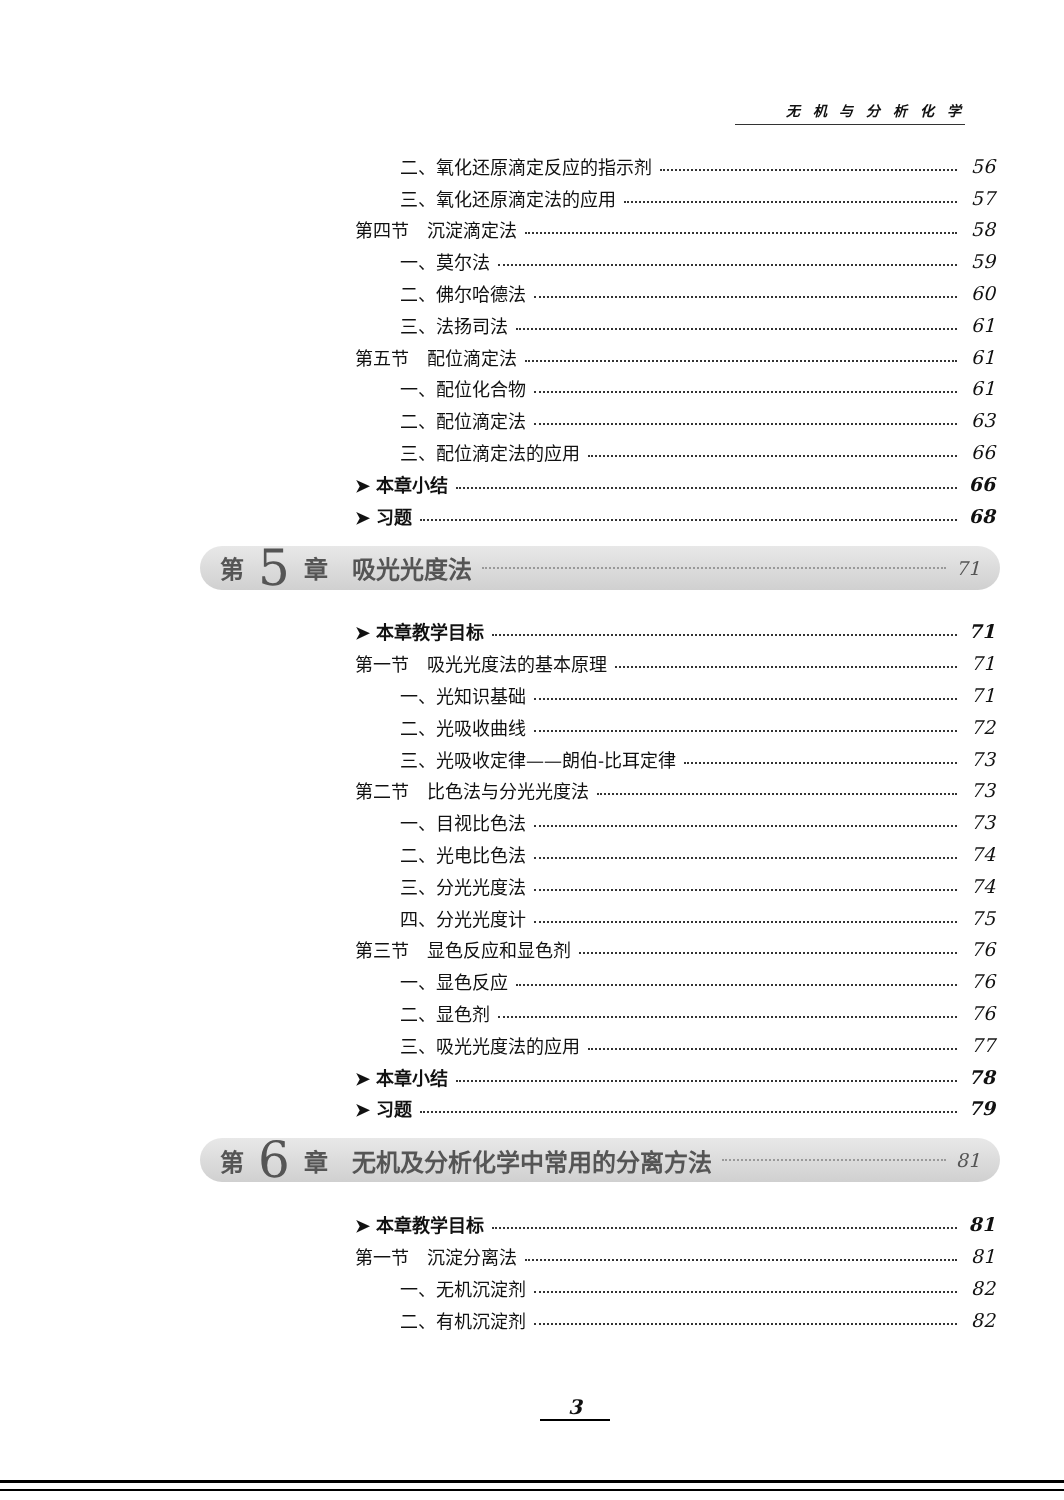无 机 与 分 析 化 学
二、氧化还原滴定反应的指示剂 56
三、氧化还原滴定法的应用 57
第四节　沉淀滴定法 58
一、莫尔法 59
二、佛尔哈德法 60
三、法扬司法 61
第五节　配位滴定法 61
一、配位化合物 61
二、配位滴定法 63
三、配位滴定法的应用 66
➤ 本章小结 66
➤ 习题 68
第 5 章　吸光光度法 71
➤ 本章教学目标 71
第一节　吸光光度法的基本原理 71
一、光知识基础 71
二、光吸收曲线 72
三、光吸收定律——朗伯-比耳定律 73
第二节　比色法与分光光度法 73
一、目视比色法 73
二、光电比色法 74
三、分光光度法 74
四、分光光度计 75
第三节　显色反应和显色剂 76
一、显色反应 76
二、显色剂 76
三、吸光光度法的应用 77
➤ 本章小结 78
➤ 习题 79
第 6 章　无机及分析化学中常用的分离方法 81
➤ 本章教学目标 81
第一节　沉淀分离法 81
一、无机沉淀剂 82
二、有机沉淀剂 82
3